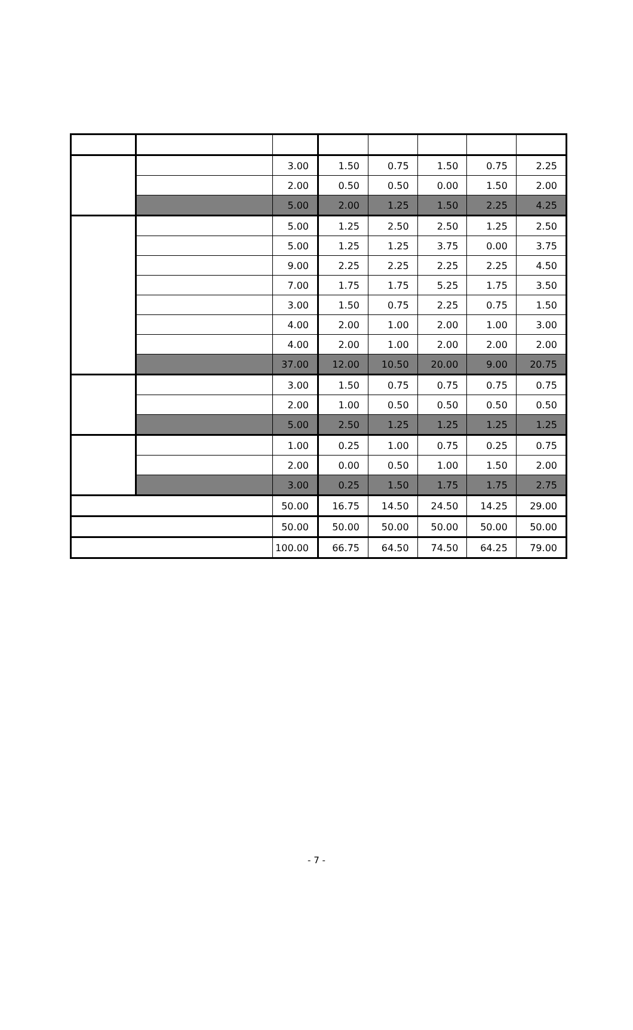| | | 3.00 | 1.50 | 0.75 | 1.50 | 0.75 | 2.25 |
| | | 2.00 | 0.50 | 0.50 | 0.00 | 1.50 | 2.00 |
| | | 5.00 | 2.00 | 1.25 | 1.50 | 2.25 | 4.25 |
| | | 5.00 | 1.25 | 2.50 | 2.50 | 1.25 | 2.50 |
| | | 5.00 | 1.25 | 1.25 | 3.75 | 0.00 | 3.75 |
| | | 9.00 | 2.25 | 2.25 | 2.25 | 2.25 | 4.50 |
| | | 7.00 | 1.75 | 1.75 | 5.25 | 1.75 | 3.50 |
| | | 3.00 | 1.50 | 0.75 | 2.25 | 0.75 | 1.50 |
| | | 4.00 | 2.00 | 1.00 | 2.00 | 1.00 | 3.00 |
| | | 4.00 | 2.00 | 1.00 | 2.00 | 2.00 | 2.00 |
| | | 37.00 | 12.00 | 10.50 | 20.00 | 9.00 | 20.75 |
| | | 3.00 | 1.50 | 0.75 | 0.75 | 0.75 | 0.75 |
| | | 2.00 | 1.00 | 0.50 | 0.50 | 0.50 | 0.50 |
| | | 5.00 | 2.50 | 1.25 | 1.25 | 1.25 | 1.25 |
| | | 1.00 | 0.25 | 1.00 | 0.75 | 0.25 | 0.75 |
| | | 2.00 | 0.00 | 0.50 | 1.00 | 1.50 | 2.00 |
| | | 3.00 | 0.25 | 1.50 | 1.75 | 1.75 | 2.75 |
| | | 50.00 | 16.75 | 14.50 | 24.50 | 14.25 | 29.00 |
| | | 50.00 | 50.00 | 50.00 | 50.00 | 50.00 | 50.00 |
| | | 100.00 | 66.75 | 64.50 | 74.50 | 64.25 | 79.00 |
- 7 -